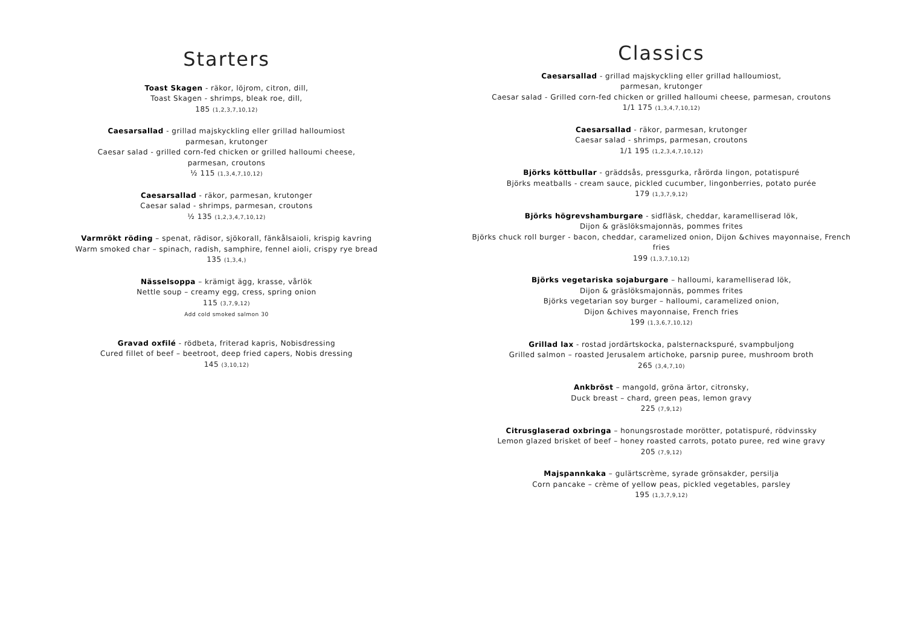Starters
Toast Skagen - räkor, löjrom, citron, dill,
Toast Skagen - shrimps, bleak roe, dill,
185 (1,2,3,7,10,12)
Caesarsallad - grillad majskyckling eller grillad halloumiost
parmesan, krutonger
Caesar salad - grilled corn-fed chicken or grilled halloumi cheese,
parmesan, croutons
½ 115 (1,3,4,7,10,12)
Caesarsallad - räkor, parmesan, krutonger
Caesar salad - shrimps, parmesan, croutons
½ 135 (1,2,3,4,7,10,12)
Varmrökt röding – spenat, rädisor, sjökorall, fänkålsaioli, krispig kavring
Warm smoked char – spinach, radish, samphire, fennel aioli, crispy rye bread
135 (1,3,4,)
Nässelsoppa – krämigt ägg, krasse, vårlök
Nettle soup – creamy egg, cress, spring onion
115 (3,7,9,12)
Add cold smoked salmon 30
Gravad oxfilé - rödbeta, friterad kapris, Nobisdressing
Cured fillet of beef – beetroot, deep fried capers, Nobis dressing
145 (3,10,12)
Classics
Caesarsallad - grillad majskyckling eller grillad halloumiost,
parmesan, krutonger
Caesar salad - Grilled corn-fed chicken or grilled halloumi cheese, parmesan, croutons
1/1 175 (1,3,4,7,10,12)
Caesarsallad - räkor, parmesan, krutonger
Caesar salad - shrimps, parmesan, croutons
1/1 195 (1,2,3,4,7,10,12)
Björks köttbullar - gräddsås, pressgurka, rårörda lingon, potatispuré
Björks meatballs - cream sauce, pickled cucumber, lingonberries, potato purée
179 (1,3,7,9,12)
Björks högrevshamburgare - sidfläsk, cheddar, karamelliserad lök,
Dijon & gräslöksmajonnäs, pommes frites
Björks chuck roll burger - bacon, cheddar, caramelized onion, Dijon &chives mayonnaise, French fries
199 (1,3,7,10,12)
Björks vegetariska sojaburgare – halloumi, karamelliserad lök,
Dijon & gräslöksmajonnäs, pommes frites
Björks vegetarian soy burger – halloumi, caramelized onion,
Dijon &chives mayonnaise, French fries
199 (1,3,6,7,10,12)
Grillad lax - rostad jordärtskocka, palsternackspuré, svampbuljong
Grilled salmon – roasted Jerusalem artichoke, parsnip puree, mushroom broth
265 (3,4,7,10)
Ankbröst – mangold, gröna ärtor, citronsky,
Duck breast – chard, green peas, lemon gravy
225 (7,9,12)
Citrusglaserad oxbringa – honungsrostade morötter, potatispuré, rödvinssky
Lemon glazed brisket of beef – honey roasted carrots, potato puree, red wine gravy
205 (7,9,12)
Majspannkaka – gulärtscrème, syrade grönsakder, persilja
Corn pancake – crème of yellow peas, pickled vegetables, parsley
195 (1,3,7,9,12)